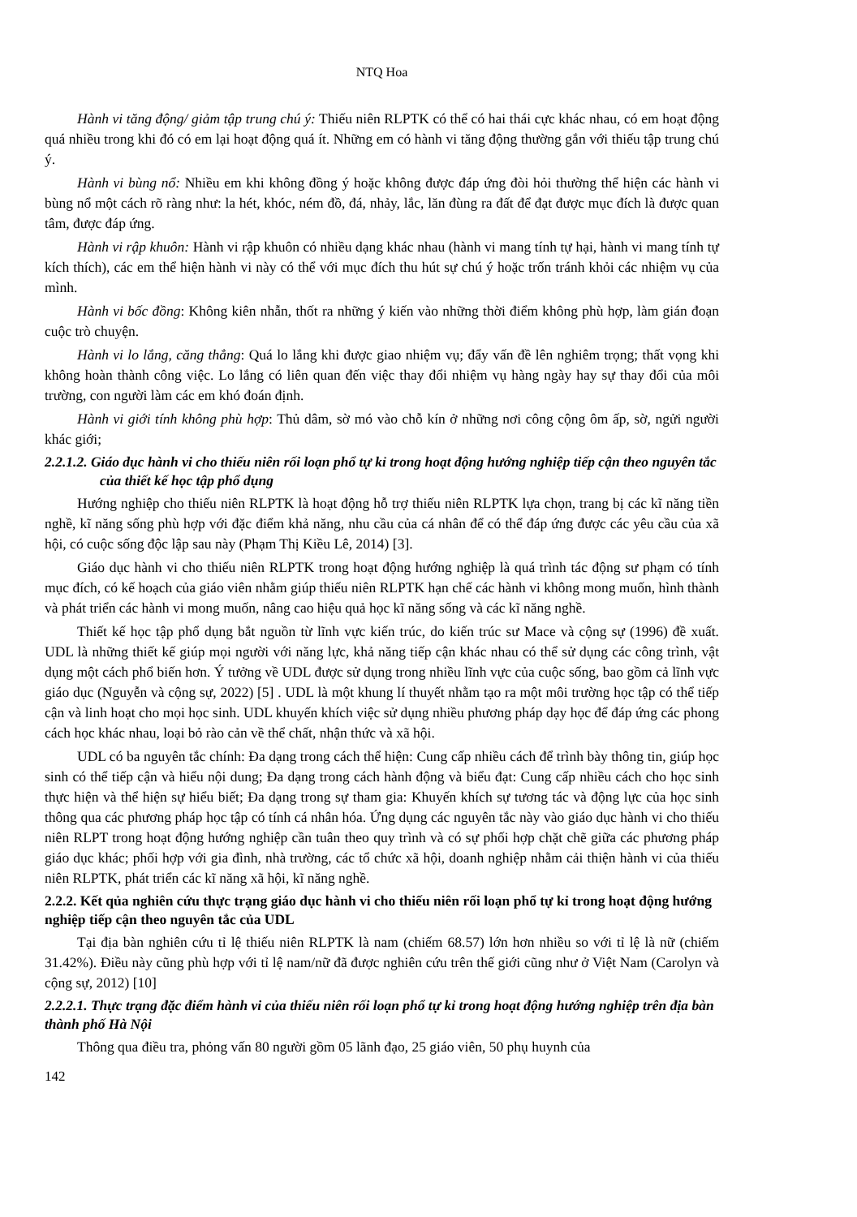NTQ Hoa
Hành vi tăng động/ giảm tập trung chú ý: Thiếu niên RLPTK có thể có hai thái cực khác nhau, có em hoạt động quá nhiều trong khi đó có em lại hoạt động quá ít. Những em có hành vi tăng động thường gắn với thiếu tập trung chú ý.
Hành vi bùng nổ: Nhiều em khi không đồng ý hoặc không được đáp ứng đòi hỏi thường thể hiện các hành vi bùng nổ một cách rõ ràng như: la hét, khóc, ném đồ, đá, nhảy, lắc, lăn đùng ra đất để đạt được mục đích là được quan tâm, được đáp ứng.
Hành vi rập khuôn: Hành vi rập khuôn có nhiều dạng khác nhau (hành vi mang tính tự hại, hành vi mang tính tự kích thích), các em thể hiện hành vi này có thể với mục đích thu hút sự chú ý hoặc trốn tránh khỏi các nhiệm vụ của mình.
Hành vi bốc đồng: Không kiên nhẫn, thốt ra những ý kiến vào những thời điểm không phù hợp, làm gián đoạn cuộc trò chuyện.
Hành vi lo lắng, căng thẳng: Quá lo lắng khi được giao nhiệm vụ; đẩy vấn đề lên nghiêm trọng; thất vọng khi không hoàn thành công việc. Lo lắng có liên quan đến việc thay đổi nhiệm vụ hàng ngày hay sự thay đổi của môi trường, con người làm các em khó đoán định.
Hành vi giới tính không phù hợp: Thủ dâm, sờ mó vào chỗ kín ở những nơi công cộng ôm ấp, sờ, ngửi người khác giới;
2.2.1.2. Giáo dục hành vi cho thiếu niên rối loạn phổ tự kỉ trong hoạt động hướng nghiệp tiếp cận theo nguyên tắc của thiết kế học tập phổ dụng
Hướng nghiệp cho thiếu niên RLPTK là hoạt động hỗ trợ thiếu niên RLPTK lựa chọn, trang bị các kĩ năng tiền nghề, kĩ năng sống phù hợp với đặc điểm khả năng, nhu cầu của cá nhân để có thể đáp ứng được các yêu cầu của xã hội, có cuộc sống độc lập sau này (Phạm Thị Kiều Lê, 2014) [3].
Giáo dục hành vi cho thiếu niên RLPTK trong hoạt động hướng nghiệp là quá trình tác động sư phạm có tính mục đích, có kế hoạch của giáo viên nhằm giúp thiếu niên RLPTK hạn chế các hành vi không mong muốn, hình thành và phát triển các hành vi mong muốn, nâng cao hiệu quả học kĩ năng sống và các kĩ năng nghề.
Thiết kế học tập phổ dụng bắt nguồn từ lĩnh vực kiến trúc, do kiến trúc sư Mace và cộng sự (1996) đề xuất. UDL là những thiết kế giúp mọi người với năng lực, khả năng tiếp cận khác nhau có thể sử dụng các công trình, vật dụng một cách phổ biến hơn. Ý tưởng về UDL được sử dụng trong nhiều lĩnh vực của cuộc sống, bao gồm cả lĩnh vực giáo dục (Nguyễn và cộng sự, 2022) [5] . UDL là một khung lí thuyết nhằm tạo ra một môi trường học tập có thể tiếp cận và linh hoạt cho mọi học sinh. UDL khuyến khích việc sử dụng nhiều phương pháp dạy học để đáp ứng các phong cách học khác nhau, loại bỏ rào cản về thể chất, nhận thức và xã hội.
UDL có ba nguyên tắc chính: Đa dạng trong cách thể hiện: Cung cấp nhiều cách để trình bày thông tin, giúp học sinh có thể tiếp cận và hiểu nội dung; Đa dạng trong cách hành động và biểu đạt: Cung cấp nhiều cách cho học sinh thực hiện và thể hiện sự hiểu biết; Đa dạng trong sự tham gia: Khuyến khích sự tương tác và động lực của học sinh thông qua các phương pháp học tập có tính cá nhân hóa. Ứng dụng các nguyên tắc này vào giáo dục hành vi cho thiếu niên RLPT trong hoạt động hướng nghiệp cần tuân theo quy trình và có sự phối hợp chặt chẽ giữa các phương pháp giáo dục khác; phối hợp với gia đình, nhà trường, các tổ chức xã hội, doanh nghiệp nhằm cải thiện hành vi của thiếu niên RLPTK, phát triển các kĩ năng xã hội, kĩ năng nghề.
2.2.2. Kết qủa nghiên cứu thực trạng giáo dục hành vi cho thiếu niên rối loạn phổ tự kỉ trong hoạt động hướng nghiệp tiếp cận theo nguyên tắc của UDL
Tại địa bàn nghiên cứu tỉ lệ thiếu niên RLPTK là nam (chiếm 68.57) lớn hơn nhiều so với tỉ lệ là nữ (chiếm 31.42%). Điều này cũng phù hợp với tỉ lệ nam/nữ đã được nghiên cứu trên thế giới cũng như ở Việt Nam (Carolyn và cộng sự, 2012) [10]
2.2.2.1. Thực trạng đặc điểm hành vi của thiếu niên rối loạn phổ tự kỉ trong hoạt động hướng nghiệp trên địa bàn thành phố Hà Nội
Thông qua điều tra, phỏng vấn 80 người gồm 05 lãnh đạo, 25 giáo viên, 50 phụ huynh của
142